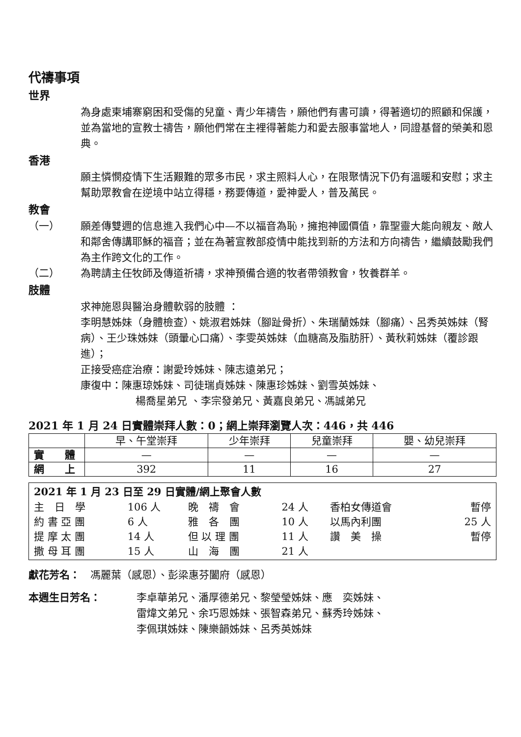代禱事項
世界
為身處柬埔寨窮困和受傷的兒童、青少年禱告，願他們有書可讀，得著適切的照顧和保護，並為當地的宣教士禱告，願他們常在主裡得著能力和愛去服事當地人，同證基督的榮美和恩典。
香港
願主憐憫疫情下生活艱難的眾多市民，求主照料人心，在限聚情況下仍有溫暖和安慰；求主幫助眾教會在逆境中站立得穩，務要傳道，愛神愛人，普及萬民。
教會
（一） 願差傳雙週的信息進入我們心中—不以福音為恥，擁抱神國價值，靠聖靈大能向親友、敵人和鄰舍傳講耶穌的福音；並在為著宣教部疫情中能找到新的方法和方向禱告，繼續鼓勵我們為主作跨文化的工作。
（二） 為聘請主任牧師及傳道祈禱，求神預備合適的牧者帶領教會，牧養群羊。
肢體
求神施恩與醫治身體軟弱的肢體 ：
李明慧姊妹（身體檢查）、姚淑君姊妹（腳趾骨折）、朱瑞蘭姊妹（腳痛）、呂秀英姊妹（腎病）、王少珠姊妹（頭暈心口痛）、李雯英姊妹（血糖高及脂肪肝）、黃秋莉姊妹（覆診跟進）；
正接受癌症治療：謝愛玲姊妹、陳志遠弟兄；
康復中：陳惠琼姊妹、司徒瑞貞姊妹、陳惠珍姊妹、劉雪英姊妹、
楊喬星弟兄 、李宗發弟兄、黃嘉良弟兄、馮誠弟兄
2021 年 1 月 24 日實體崇拜人數：0；網上崇拜瀏覽人次：446，共 446
| | 早、午堂崇拜 | 少年崇拜 | 兒童崇拜 | 嬰、幼兒崇拜 |
| --- | --- | --- | --- | --- |
| 實 體 | — | — | — | — |
| 網 上 | 392 | 11 | 16 | 27 |
2021 年 1 月 23 日至 29 日實體/網上聚會人數
| 主 日 學 | 106 人 | 晚 禱 會 | 24 人 | 香柏女傳道會 | 暫停 |
| 約 書 亞 團 | 6 人 | 雅 各 團 | 10 人 | 以馬內利團 | 25 人 |
| 提 摩 太 團 | 14 人 | 但 以 理 團 | 11 人 | 讚 美 操 | 暫停 |
| 撒 母 耳 團 | 15 人 | 山 海 團 | 21 人 | | |
獻花芳名：　馮麗葉（感恩）、彭梁惠芬闔府（感恩）
本週生日芳名： 李卓華弟兄、潘厚德弟兄、黎瑩瑩姊妹、應　奕姊妹、
雷煒文弟兄、余巧恩姊妹、張智森弟兄、蘇秀玲姊妹、
李佩琪姊妹、陳樂韻姊妹、呂秀英姊妹